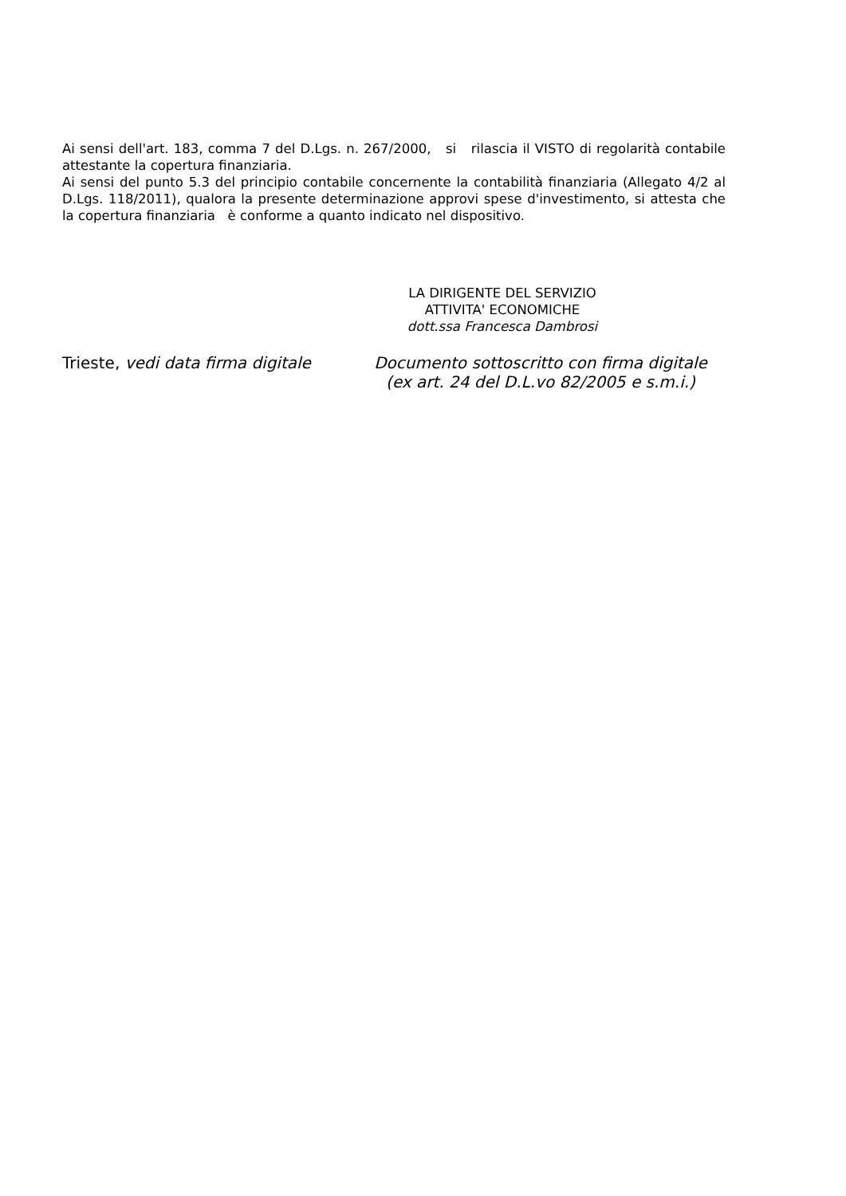Ai sensi dell'art. 183, comma 7 del D.Lgs. n. 267/2000, si rilascia il VISTO di regolarità contabile attestante la copertura finanziaria.
Ai sensi del punto 5.3 del principio contabile concernente la contabilità finanziaria (Allegato 4/2 al D.Lgs. 118/2011), qualora la presente determinazione approvi spese d'investimento, si attesta che la copertura finanziaria è conforme a quanto indicato nel dispositivo.
LA DIRIGENTE DEL SERVIZIO
ATTIVITA' ECONOMICHE
dott.ssa Francesca Dambrosi
Trieste, vedi data firma digitale
Documento sottoscritto con firma digitale
(ex art. 24 del D.L.vo 82/2005 e s.m.i.)